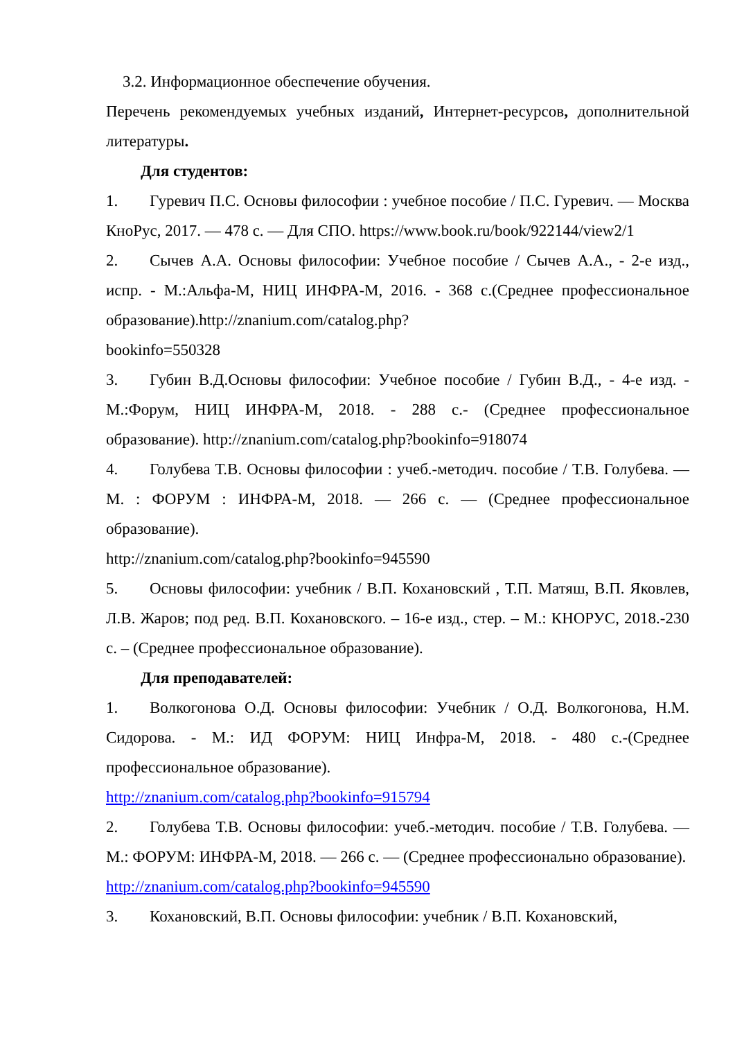3.2. Информационное обеспечение обучения.
Перечень рекомендуемых учебных изданий, Интернет-ресурсов, дополнительной литературы.
Для студентов:
1. Гуревич П.С. Основы философии : учебное пособие / П.С. Гуревич. — Москва КноРус, 2017. — 478 с. — Для СПО. https://www.book.ru/book/922144/view2/1
2. Сычев А.А. Основы философии: Учебное пособие / Сычев А.А., - 2-е изд., испр. - М.:Альфа-М, НИЦ ИНФРА-М, 2016. - 368 с.(Среднее профессиональное образование).http://znanium.com/catalog.php?
bookinfo=550328
3. Губин В.Д.Основы философии: Учебное пособие / Губин В.Д., - 4-е изд. - М.:Форум, НИЦ ИНФРА-М, 2018. - 288 с.- (Среднее профессиональное образование). http://znanium.com/catalog.php?bookinfo=918074
4. Голубева Т.В. Основы философии : учеб.-методич. пособие / Т.В. Голубева. — М. : ФОРУМ : ИНФРА-М, 2018. — 266 с. — (Среднее профессиональное образование).
http://znanium.com/catalog.php?bookinfo=945590
5. Основы философии: учебник / В.П. Кохановский , Т.П. Матяш, В.П. Яковлев, Л.В. Жаров; под ред. В.П. Кохановского. – 16-е изд., стер. – М.: КНОРУС, 2018.-230 с. – (Среднее профессиональное образование).
Для преподавателей:
1. Волкогонова О.Д. Основы философии: Учебник / О.Д. Волкогонова, Н.М. Сидорова. - М.: ИД ФОРУМ: НИЦ Инфра-М, 2018. - 480 с.-(Среднее профессиональное образование).
http://znanium.com/catalog.php?bookinfo=915794
2. Голубева Т.В. Основы философии: учеб.-методич. пособие / Т.В. Голубева. — М.: ФОРУМ: ИНФРА-М, 2018. — 266 с. — (Среднее профессионально образование).
http://znanium.com/catalog.php?bookinfo=945590
3. Кохановский, В.П. Основы философии: учебник / В.П. Кохановский,